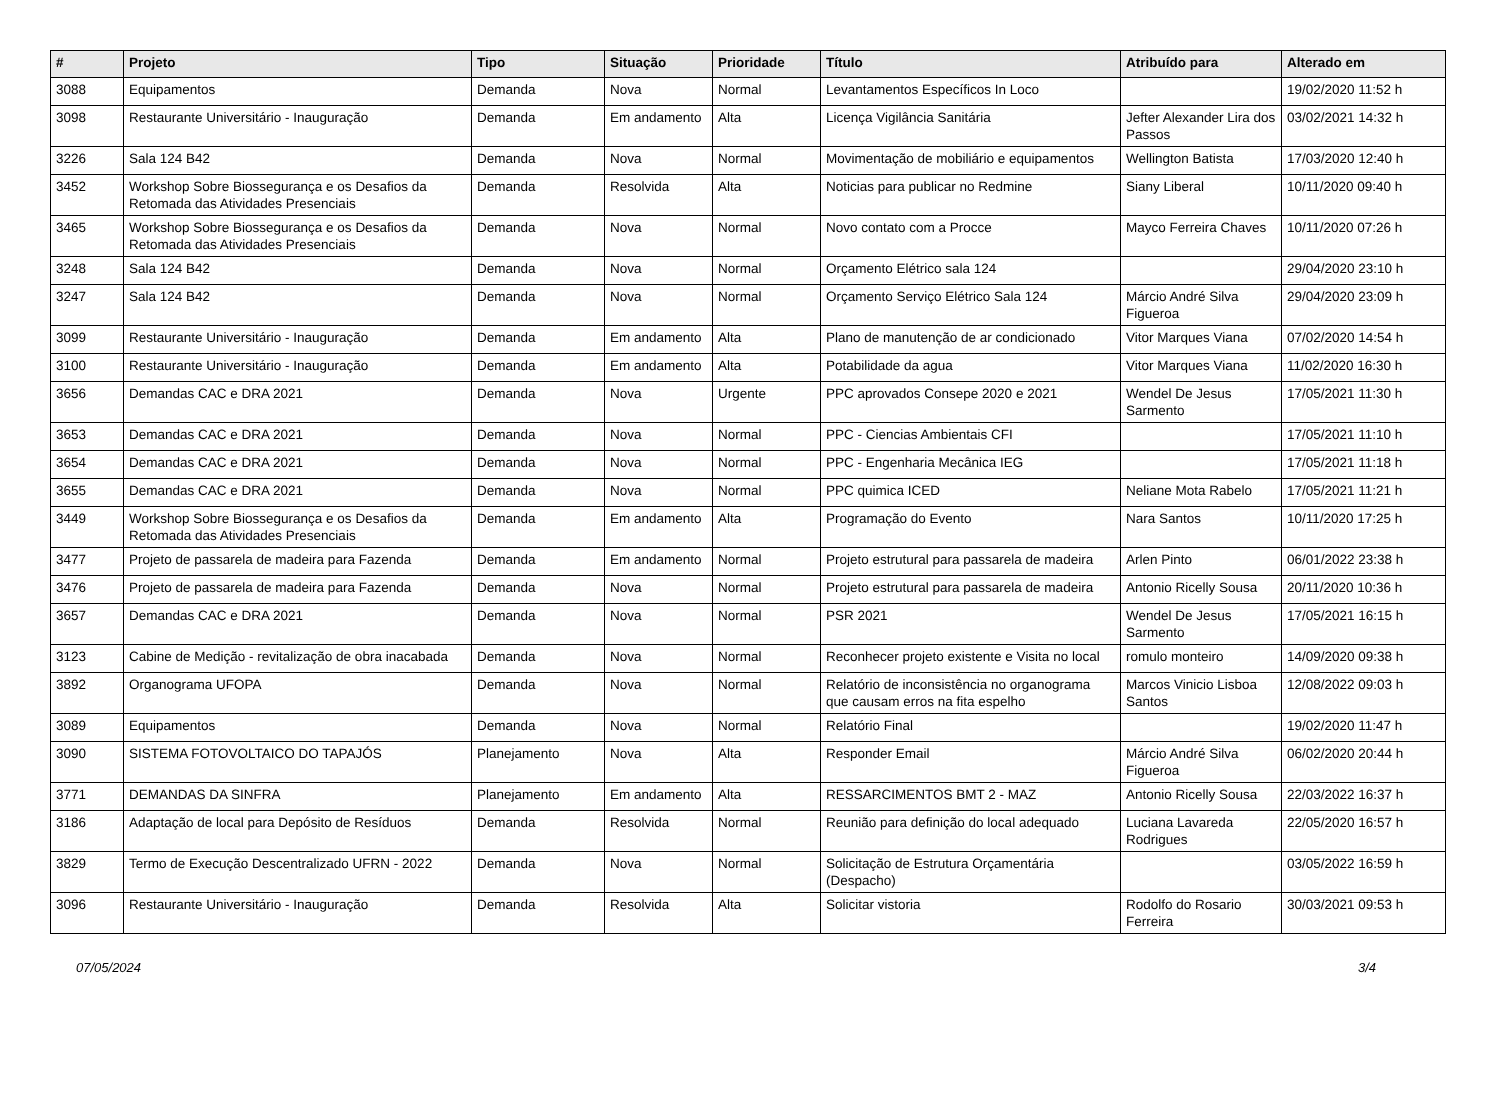| # | Projeto | Tipo | Situação | Prioridade | Título | Atribuído para | Alterado em |
| --- | --- | --- | --- | --- | --- | --- | --- |
| 3088 | Equipamentos | Demanda | Nova | Normal | Levantamentos Específicos In Loco | | 19/02/2020 11:52 h |
| 3098 | Restaurante Universitário - Inauguração | Demanda | Em andamento | Alta | Licença Vigilância Sanitária | Jefter Alexander Lira dos Passos | 03/02/2021 14:32 h |
| 3226 | Sala 124 B42 | Demanda | Nova | Normal | Movimentação de mobiliário e equipamentos | Wellington Batista | 17/03/2020 12:40 h |
| 3452 | Workshop Sobre Biossegurança e os Desafios da Retomada das Atividades Presenciais | Demanda | Resolvida | Alta | Noticias para publicar no Redmine | Siany Liberal | 10/11/2020 09:40 h |
| 3465 | Workshop Sobre Biossegurança e os Desafios da Retomada das Atividades Presenciais | Demanda | Nova | Normal | Novo contato com a Procce | Mayco Ferreira Chaves | 10/11/2020 07:26 h |
| 3248 | Sala 124 B42 | Demanda | Nova | Normal | Orçamento Elétrico sala 124 | | 29/04/2020 23:10 h |
| 3247 | Sala 124 B42 | Demanda | Nova | Normal | Orçamento Serviço Elétrico Sala 124 | Márcio André Silva Figueroa | 29/04/2020 23:09 h |
| 3099 | Restaurante Universitário - Inauguração | Demanda | Em andamento | Alta | Plano de manutenção de ar condicionado | Vitor Marques Viana | 07/02/2020 14:54 h |
| 3100 | Restaurante Universitário - Inauguração | Demanda | Em andamento | Alta | Potabilidade da agua | Vitor Marques Viana | 11/02/2020 16:30 h |
| 3656 | Demandas CAC e DRA 2021 | Demanda | Nova | Urgente | PPC aprovados Consepe 2020 e 2021 | Wendel De Jesus Sarmento | 17/05/2021 11:30 h |
| 3653 | Demandas CAC e DRA 2021 | Demanda | Nova | Normal | PPC - Ciencias Ambientais CFI | | 17/05/2021 11:10 h |
| 3654 | Demandas CAC e DRA 2021 | Demanda | Nova | Normal | PPC - Engenharia Mecânica IEG | | 17/05/2021 11:18 h |
| 3655 | Demandas CAC e DRA 2021 | Demanda | Nova | Normal | PPC quimica ICED | Neliane Mota Rabelo | 17/05/2021 11:21 h |
| 3449 | Workshop Sobre Biossegurança e os Desafios da Retomada das Atividades Presenciais | Demanda | Em andamento | Alta | Programação do Evento | Nara Santos | 10/11/2020 17:25 h |
| 3477 | Projeto de passarela de madeira para Fazenda | Demanda | Em andamento | Normal | Projeto estrutural para passarela de madeira | Arlen Pinto | 06/01/2022 23:38 h |
| 3476 | Projeto de passarela de madeira para Fazenda | Demanda | Nova | Normal | Projeto estrutural para passarela de madeira | Antonio Ricelly Sousa | 20/11/2020 10:36 h |
| 3657 | Demandas CAC e DRA 2021 | Demanda | Nova | Normal | PSR 2021 | Wendel De Jesus Sarmento | 17/05/2021 16:15 h |
| 3123 | Cabine de Medição - revitalização de obra inacabada | Demanda | Nova | Normal | Reconhecer projeto existente e Visita no local | romulo monteiro | 14/09/2020 09:38 h |
| 3892 | Organograma UFOPA | Demanda | Nova | Normal | Relatório de inconsistência no organograma que causam erros na fita espelho | Marcos Vinicio Lisboa Santos | 12/08/2022 09:03 h |
| 3089 | Equipamentos | Demanda | Nova | Normal | Relatório Final | | 19/02/2020 11:47 h |
| 3090 | SISTEMA FOTOVOLTAICO DO TAPAJÓS | Planejamento | Nova | Alta | Responder Email | Márcio André Silva Figueroa | 06/02/2020 20:44 h |
| 3771 | DEMANDAS DA SINFRA | Planejamento | Em andamento | Alta | RESSARCIMENTOS BMT 2 - MAZ | Antonio Ricelly Sousa | 22/03/2022 16:37 h |
| 3186 | Adaptação de local para Depósito de Resíduos | Demanda | Resolvida | Normal | Reunião para definição do local adequado | Luciana Lavareda Rodrigues | 22/05/2020 16:57 h |
| 3829 | Termo de Execução Descentralizado UFRN - 2022 | Demanda | Nova | Normal | Solicitação de Estrutura Orçamentária (Despacho) | | 03/05/2022 16:59 h |
| 3096 | Restaurante Universitário - Inauguração | Demanda | Resolvida | Alta | Solicitar vistoria | Rodolfo do Rosario Ferreira | 30/03/2021 09:53 h |
07/05/2024 3/4